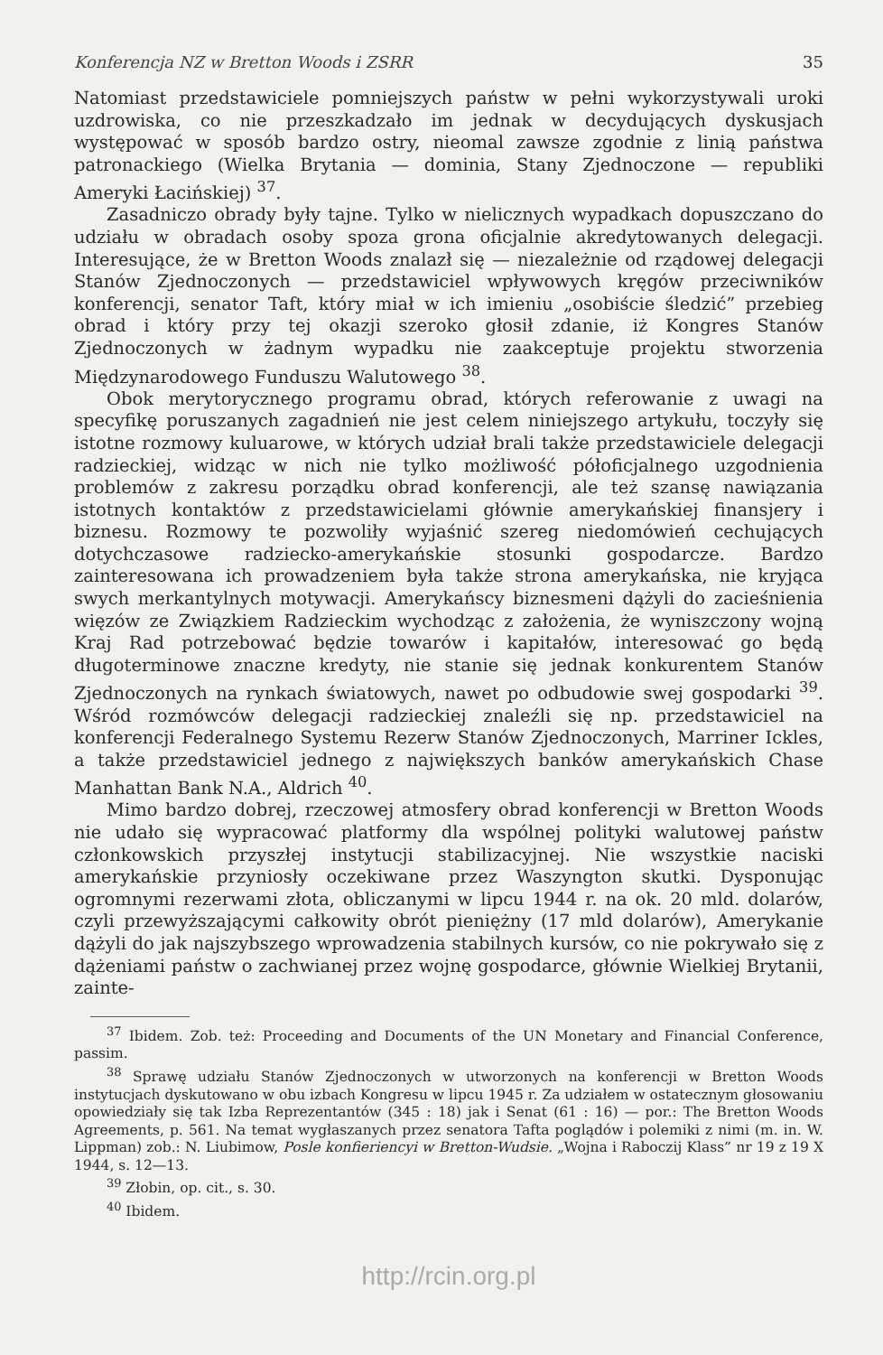Konferencja NZ w Bretton Woods i ZSRR 35
Natomiast przedstawiciele pomniejszych państw w pełni wykorzystywali uroki uzdrowiska, co nie przeszkadzało im jednak w decydujących dyskusjach występować w sposób bardzo ostry, nieomal zawsze zgodnie z linią państwa patronackiego (Wielka Brytania — dominia, Stany Zjednoczone — republiki Ameryki Łacińskiej) <sup>37</sup>.
Zasadniczo obrady były tajne. Tylko w nielicznych wypadkach dopuszczano do udziału w obradach osoby spoza grona oficjalnie akredytowanych delegacji. Interesujące, że w Bretton Woods znalazł się — niezależnie od rządowej delegacji Stanów Zjednoczonych — przedstawiciel wpływowych kręgów przeciwników konferencji, senator Taft, który miał w ich imieniu „osobiście śledzić” przebieg obrad i który przy tej okazji szeroko głosił zdanie, iż Kongres Stanów Zjednoczonych w żadnym wypadku nie zaakceptuje projektu stworzenia Międzynarodowego Funduszu Walutowego <sup>38</sup>.
Obok merytorycznego programu obrad, których referowanie z uwagi na specyfikę poruszanych zagadnień nie jest celem niniejszego artykułu, toczyły się istotne rozmowy kuluarowe, w których udział brali także przedstawiciele delegacji radzieckiej, widząc w nich nie tylko możliwość półoficjalnego uzgodnienia problemów z zakresu porządku obrad konferencji, ale też szansę nawiązania istotnych kontaktów z przedstawicielami głównie amerykańskiej finansjery i biznesu. Rozmowy te pozwoliły wyjaśnić szereg niedomówień cechujących dotychczasowe radziecko-amerykańskie stosunki gospodarcze. Bardzo zainteresowana ich prowadzeniem była także strona amerykańska, nie kryjąca swych merkantylnych motywacji. Amerykańscy biznesmeni dążyli do zacieśnienia więzów ze Związkiem Radzieckim wychodząc z założenia, że wyniszczony wojną Kraj Rad potrzebować będzie towarów i kapitałów, interesować go będą długoterminowe znaczne kredyty, nie stanie się jednak konkurentem Stanów Zjednoczonych na rynkach światowych, nawet po odbudowie swej gospodarki <sup>39</sup>. Wśród rozmówców delegacji radzieckiej znaleźli się np. przedstawiciel na konferencji Federalnego Systemu Rezerw Stanów Zjednoczonych, Marriner Ickles, a także przedstawiciel jednego z największych banków amerykańskich Chase Manhattan Bank N.A., Aldrich <sup>40</sup>.
Mimo bardzo dobrej, rzeczowej atmosfery obrad konferencji w Bretton Woods nie udało się wypracować platformy dla wspólnej polityki walutowej państw członkowskich przyszłej instytucji stabilizacyjnej. Nie wszystkie naciski amerykańskie przyniosły oczekiwane przez Waszyngton skutki. Dysponując ogromnymi rezerwami złota, obliczanymi w lipcu 1944 r. na ok. 20 mld. dolarów, czyli przewyższającymi całkowity obrót pieniężny (17 mld dolarów), Amerykanie dążyli do jak najszybszego wprowadzenia stabilnych kursów, co nie pokrywało się z dążeniami państw o zachwianej przez wojnę gospodarce, głównie Wielkiej Brytanii, zainte-
<sup>37</sup> Ibidem. Zob. też: Proceeding and Documents of the UN Monetary and Financial Conference, passim.
<sup>38</sup> Sprawę udziału Stanów Zjednoczonych w utworzonych na konferencji w Bretton Woods instytucjach dyskutowano w obu izbach Kongresu w lipcu 1945 r. Za udziałem w ostatecznym głosowaniu opowiedziały się tak Izba Reprezentantów (345 : 18) jak i Senat (61 : 16) — por.: The Bretton Woods Agreements, p. 561. Na temat wygłaszanych przez senatora Tafta poglądów i polemiki z nimi (m. in. W. Lippman) zob.: N. Liubimow, Posle konfieriencyi w Bretton-Wudsie. „Wojna i Raboczij Klass” nr 19 z 19 X 1944, s. 12—13.
<sup>39</sup> Złobin, op. cit., s. 30.
<sup>40</sup> Ibidem.
http://rcin.org.pl